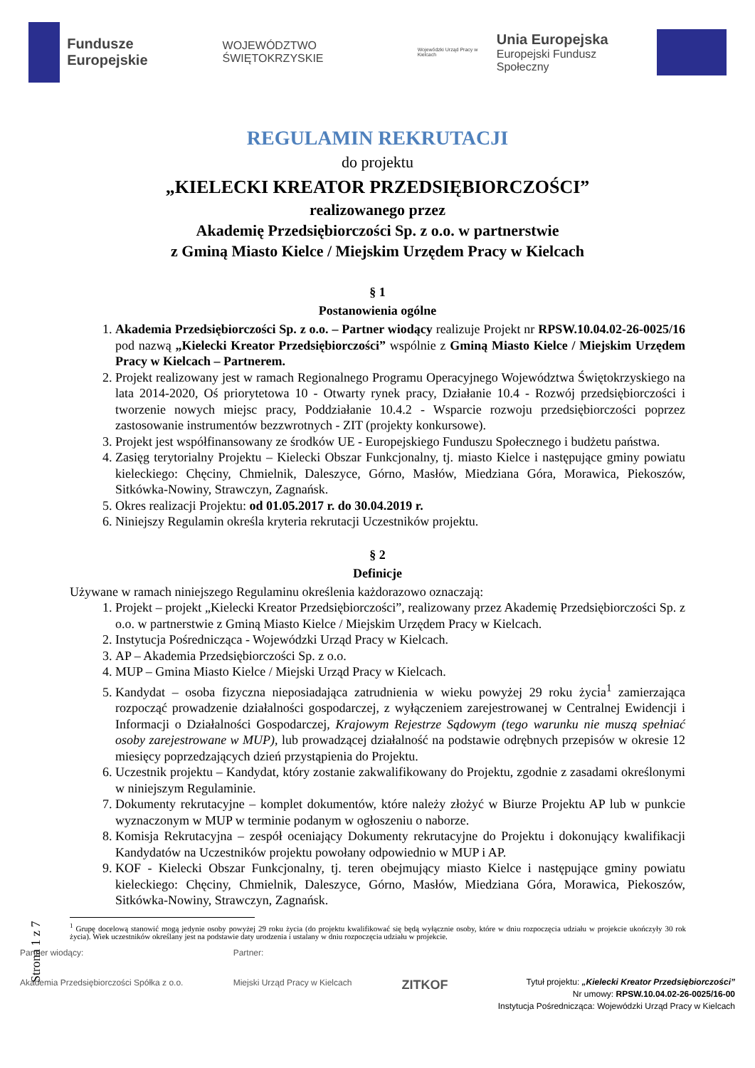Fundusze Europejskie
WOJEWÓDZTWO ŚWIĘTOKRZYSKIE
Wojewódzki Urząd Pracy w Kielcach
Unia Europejska
Europejski Fundusz Społeczny
REGULAMIN REKRUTACJI
do projektu
„KIELECKI KREATOR PRZEDSIĘBIORCZOŚCI”
realizowanego przez
Akademię Przedsiębiorczości Sp. z o.o. w partnerstwie
z Gminą Miasto Kielce / Miejskim Urzędem Pracy w Kielcach
§ 1
Postanowienia ogólne
1. Akademia Przedsiębiorczości Sp. z o.o. – Partner wiodący realizuje Projekt nr RPSW.10.04.02-26-0025/16 pod nazwą „Kielecki Kreator Przedsiębiorczości” wspólnie z Gminą Miasto Kielce / Miejskim Urzędem Pracy w Kielcach – Partnerem.
2. Projekt realizowany jest w ramach Regionalnego Programu Operacyjnego Województwa Świętokrzyskiego na lata 2014-2020, Oś priorytetowa 10 - Otwarty rynek pracy, Działanie 10.4 - Rozwój przedsiębiorczości i tworzenie nowych miejsc pracy, Poddziałanie 10.4.2 - Wsparcie rozwoju przedsiębiorczości poprzez zastosowanie instrumentów bezzwrotnych - ZIT (projekty konkursowe).
3. Projekt jest współfinansowany ze środków UE - Europejskiego Funduszu Społecznego i budżetu państwa.
4. Zasięg terytorialny Projektu – Kielecki Obszar Funkcjonalny, tj. miasto Kielce i następujące gminy powiatu kieleckiego: Chęciny, Chmielnik, Daleszyce, Górno, Masłów, Miedziana Góra, Morawica, Piekoszów, Sitkówka-Nowiny, Strawczyn, Zagnańsk.
5. Okres realizacji Projektu: od 01.05.2017 r. do 30.04.2019 r.
6. Niniejszy Regulamin określa kryteria rekrutacji Uczestników projektu.
§ 2
Definicje
Używane w ramach niniejszego Regulaminu określenia każdorazowo oznaczają:
1. Projekt – projekt „Kielecki Kreator Przedsiębiorczości”, realizowany przez Akademię Przedsiębiorczości Sp. z o.o. w partnerstwie z Gminą Miasto Kielce / Miejskim Urzędem Pracy w Kielcach.
2. Instytucja Pośrednicząca - Wojewódzki Urząd Pracy w Kielcach.
3. AP – Akademia Przedsiębiorczości Sp. z o.o.
4. MUP – Gmina Miasto Kielce / Miejski Urząd Pracy w Kielcach.
5. Kandydat – osoba fizyczna nieposiadająca zatrudnienia w wieku powyżej 29 roku życia<sup>1</sup> zamierzająca rozpocząć prowadzenie działalności gospodarczej, z wyłączeniem zarejestrowanej w Centralnej Ewidencji i Informacji o Działalności Gospodarczej, Krajowym Rejestrze Sądowym (tego warunku nie muszą spełniać osoby zarejestrowane w MUP), lub prowadzącej działalność na podstawie odrębnych przepisów w okresie 12 miesięcy poprzedzających dzień przystąpienia do Projektu.
6. Uczestnik projektu – Kandydat, który zostanie zakwalifikowany do Projektu, zgodnie z zasadami określonymi w niniejszym Regulaminie.
7. Dokumenty rekrutacyjne – komplet dokumentów, które należy złożyć w Biurze Projektu AP lub w punkcie wyznaczonym w MUP w terminie podanym w ogłoszeniu o naborze.
8. Komisja Rekrutacyjna – zespół oceniający Dokumenty rekrutacyjne do Projektu i dokonujący kwalifikacji Kandydatów na Uczestników projektu powołany odpowiednio w MUP i AP.
9. KOF - Kielecki Obszar Funkcjonalny, tj. teren obejmujący miasto Kielce i następujące gminy powiatu kieleckiego: Chęciny, Chmielnik, Daleszyce, Górno, Masłów, Miedziana Góra, Morawica, Piekoszów, Sitkówka-Nowiny, Strawczyn, Zagnańsk.
<sup>1</sup> Grupę docelową stanowić mogą jedynie osoby powyżej 29 roku życia (do projektu kwalifikować się będą wyłącznie osoby, które w dniu rozpoczęcia udziału w projekcie ukończyły 30 rok życia). Wiek uczestników określany jest na podstawie daty urodzenia i ustalany w dniu rozpoczęcia udziału w projekcie.
Strona 1 z 7
Partner wiodący:
Akademia Przedsiębiorczości Spółka z o.o.
Partner:
Miejski Urząd Pracy w Kielcach
ZITKOF
Tytuł projektu: „Kielecki Kreator Przedsiębiorczości”
Nr umowy: RPSW.10.04.02-26-0025/16-00
Instytucja Pośrednicząca: Wojewódzki Urząd Pracy w Kielcach